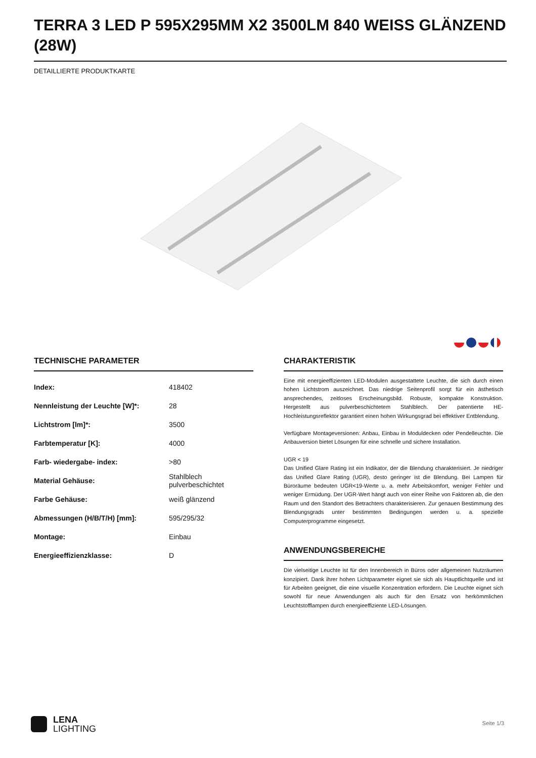TERRA 3 LED P 595X295MM X2 3500LM 840 WEISS GLÄNZEND (28W)
DETAILLIERTE PRODUKTKARTE
TECHNISCHE PARAMETER
| Index: | 418402 |
| Nennleistung der Leuchte [W]*: | 28 |
| Lichtstrom [lm]*: | 3500 |
| Farbtemperatur [K]: | 4000 |
| Farb- wiedergabe- index: | >80 |
| Material Gehäuse: | Stahlblech pulverbeschichtet |
| Farbe Gehäuse: | weiß glänzend |
| Abmessungen (H/B/T/H) [mm]: | 595/295/32 |
| Montage: | Einbau |
| Energieeffizienzklasse: | D |
CHARAKTERISTIK
Eine mit energieeffizienten LED-Modulen ausgestattete Leuchte, die sich durch einen hohen Lichtstrom auszeichnet. Das niedrige Seitenprofil sorgt für ein ästhetisch ansprechendes, zeitloses Erscheinungsbild. Robuste, kompakte Konstruktion. Hergestellt aus pulverbeschichtetem Stahlblech. Der patentierte HE-Hochleistungsreflektor garantiert einen hohen Wirkungsgrad bei effektiver Entblendung.
Verfügbare Montageversionen: Anbau, Einbau in Moduldecken oder Pendelleuchte. Die Anbauversion bietet Lösungen für eine schnelle und sichere Installation.
UGR < 19
Das Unified Glare Rating ist ein Indikator, der die Blendung charakterisiert. Je niedriger das Unified Glare Rating (UGR), desto geringer ist die Blendung. Bei Lampen für Büroräume bedeuten UGR<19-Werte u. a. mehr Arbeitskomfort, weniger Fehler und weniger Ermüdung. Der UGR-Wert hängt auch von einer Reihe von Faktoren ab, die den Raum und den Standort des Betrachters charakterisieren. Zur genauen Bestimmung des Blendungsgrads unter bestimmten Bedingungen werden u. a. spezielle Computerprogramme eingesetzt.
ANWENDUNGSBEREICHE
Die vielseitige Leuchte ist für den Innenbereich in Büros oder allgemeinen Nutzräumen konzipiert. Dank ihrer hohen Lichtparameter eignet sie sich als Hauptlichtquelle und ist für Arbeiten geeignet, die eine visuelle Konzentration erfordern. Die Leuchte eignet sich sowohl für neue Anwendungen als auch für den Ersatz von herkömmlichen Leuchtstofflampen durch energieeffiziente LED-Lösungen.
LENA
LIGHTING
Seite 1/3